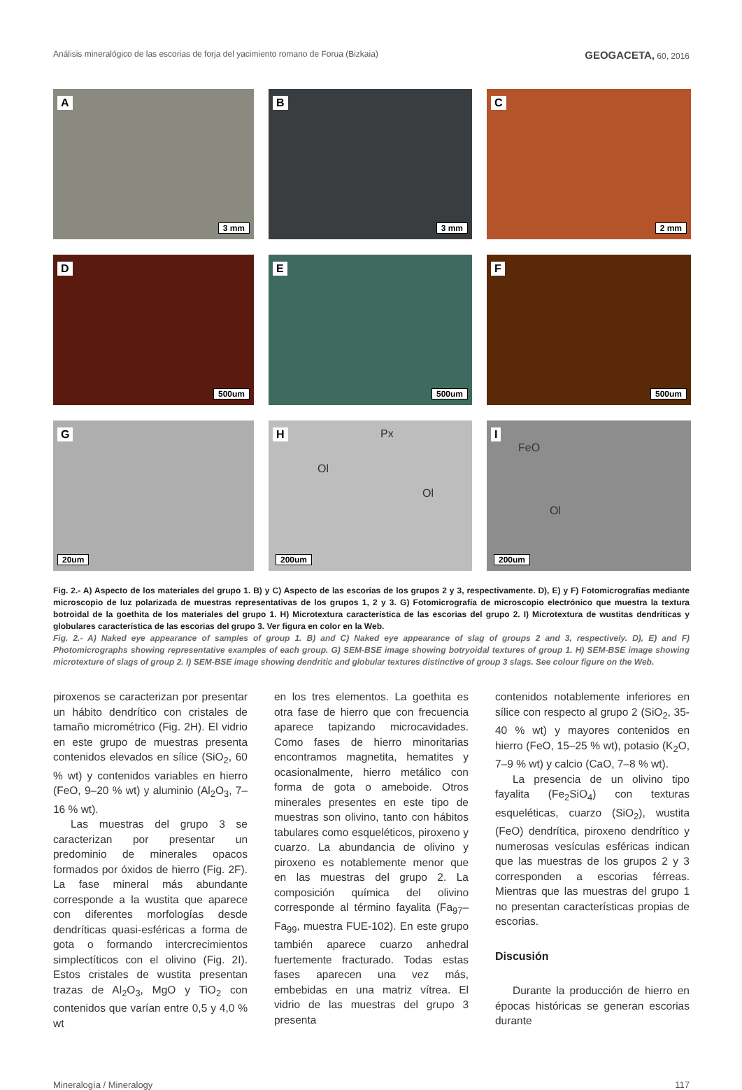Análisis mineralógico de las escorias de forja del yacimiento romano de Forua (Bizkaia) GEOGACETA, 60, 2016
A
3 mm
B
3 mm
C
2 mm
D
500um
E
500um
F
500um
G
20um
H Px
Ol
Ol
200um
I
FeO
Ol
200um
Fig. 2.- A) Aspecto de los materiales del grupo 1. B) y C) Aspecto de las escorias de los grupos 2 y 3, respectivamente. D), E) y F) Fotomicrografías mediante microscopio de luz polarizada de muestras representativas de los grupos 1, 2 y 3. G) Fotomicrografía de microscopio electrónico que muestra la textura botroidal de la goethita de los materiales del grupo 1. H) Microtextura característica de las escorias del grupo 2. I) Microtextura de wustitas dendríticas y globulares característica de las escorias del grupo 3. Ver figura en color en la Web.
Fig. 2.- A) Naked eye appearance of samples of group 1. B) and C) Naked eye appearance of slag of groups 2 and 3, respectively. D), E) and F) Photomicrographs showing representative examples of each group. G) SEM-BSE image showing botryoidal textures of group 1. H) SEM-BSE image showing microtexture of slags of group 2. I) SEM-BSE image showing dendritic and globular textures distinctive of group 3 slags. See colour figure on the Web.
piroxenos se caracterizan por presentar un hábito dendrítico con cristales de tamaño micrométrico (Fig. 2H). El vidrio en este grupo de muestras presenta contenidos elevados en sílice (SiO<sub>2</sub>, 60 % wt) y contenidos variables en hierro (FeO, 9–20 % wt) y aluminio (Al<sub>2</sub>O<sub>3</sub>, 7–16 % wt).
Las muestras del grupo 3 se caracterizan por presentar un predominio de minerales opacos formados por óxidos de hierro (Fig. 2F). La fase mineral más abundante corresponde a la wustita que aparece con diferentes morfologías desde dendríticas quasi-esféricas a forma de gota o formando intercrecimientos simplectíticos con el olivino (Fig. 2I). Estos cristales de wustita presentan trazas de Al<sub>2</sub>O<sub>3</sub>, MgO y TiO<sub>2</sub> con contenidos que varían entre 0,5 y 4,0 % wt
en los tres elementos. La goethita es otra fase de hierro que con frecuencia aparece tapizando microcavidades. Como fases de hierro minoritarias encontramos magnetita, hematites y ocasionalmente, hierro metálico con forma de gota o ameboide. Otros minerales presentes en este tipo de muestras son olivino, tanto con hábitos tabulares como esqueléticos, piroxeno y cuarzo. La abundancia de olivino y piroxeno es notablemente menor que en las muestras del grupo 2. La composición química del olivino corresponde al término fayalita (Fa<sub>97</sub>–Fa<sub>99</sub>, muestra FUE-102). En este grupo también aparece cuarzo anhedral fuertemente fracturado. Todas estas fases aparecen una vez más, embebidas en una matriz vítrea. El vidrio de las muestras del grupo 3 presenta
contenidos notablemente inferiores en sílice con respecto al grupo 2 (SiO<sub>2</sub>, 35-40 % wt) y mayores contenidos en hierro (FeO, 15–25 % wt), potasio (K<sub>2</sub>O, 7–9 % wt) y calcio (CaO, 7–8 % wt).
La presencia de un olivino tipo fayalita (Fe<sub>2</sub>SiO<sub>4</sub>) con texturas esqueléticas, cuarzo (SiO<sub>2</sub>), wustita (FeO) dendrítica, piroxeno dendrítico y numerosas vesículas esféricas indican que las muestras de los grupos 2 y 3 corresponden a escorias férreas. Mientras que las muestras del grupo 1 no presentan características propias de escorias.
Discusión
Durante la producción de hierro en épocas históricas se generan escorias durante
Mineralogía / Mineralogy 117